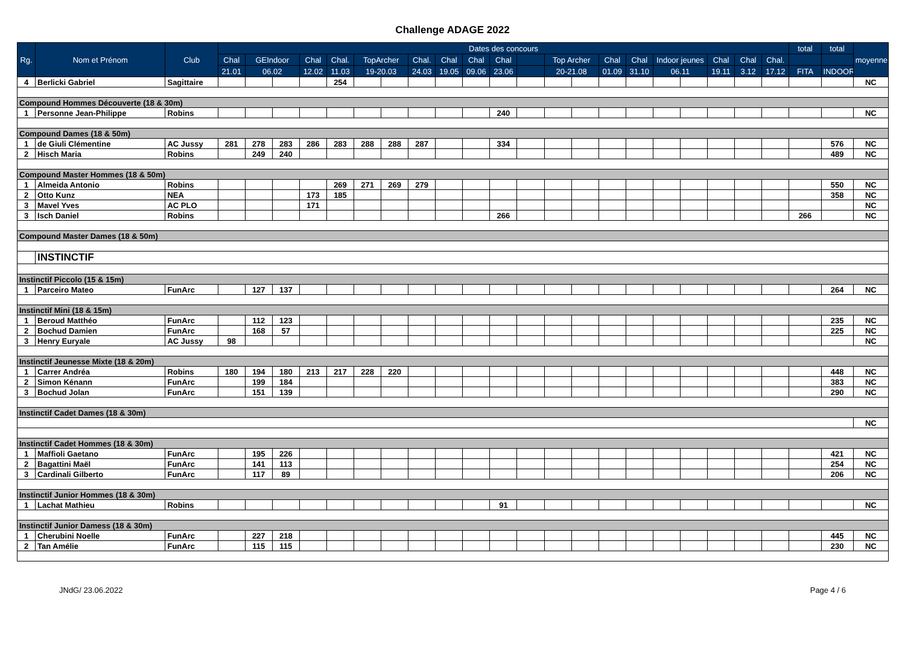Challenge ADAGE 2022
| Rg. | Nom et Prénom | Club | Dates des concours | | | | | | | | | | | | | | | | | | | | | total | total | moyenne |
| --- | --- | --- | --- | --- | --- | --- | --- | --- | --- | --- | --- | --- | --- | --- | --- | --- | --- | --- | --- | --- | --- | --- | --- | --- | --- | --- |
| | | | Chal | GEIndoor | | Chal | Chal. | TopArcher | | Chal. | Chal | Chal | Chal | | Top Archer | | Chal | Chal | Indoor jeunes | | Chal | Chal | Chal. | | | |
| | | | 21.01 | 06.02 | | 12.02 | 11.03 | 19-20.03 | | 24.03 | 19.05 | 09.06 | 23.06 | | 20-21.08 | | 01.09 | 31.10 | 06.11 | | 19.11 | 3.12 | 17.12 | FITA | INDOOR | |
| 4 | Berlicki Gabriel | Sagittaire | | | | | 254 | | | | | | | | | | | | | | | | | | | NC |
| Compound Hommes Découverte (18 & 30m) | | | | | | | | | | | | | | | | | | | | | | | | | | |
| 1 | Personne Jean-Philippe | Robins | | | | | | | | | | | 240 | | | | | | | | | | | | | NC |
| Compound Dames (18 & 50m) | | | | | | | | | | | | | | | | | | | | | | | | | | |
| 1 | de Giuli Clémentine | AC Jussy | 281 | 278 | 283 | 286 | 283 | 288 | 288 | 287 | | | 334 | | | | | | | | | | | | 576 | NC |
| 2 | Hisch Maria | Robins | | 249 | 240 | | | | | | | | | | | | | | | | | | | | 489 | NC |
| Compound Master Hommes (18 & 50m) | | | | | | | | | | | | | | | | | | | | | | | | | | |
| 1 | Almeida Antonio | Robins | | | | | 269 | 271 | 269 | 279 | | | | | | | | | | | | | | | 550 | NC |
| 2 | Otto Kunz | NEA | | | | 173 | 185 | | | | | | | | | | | | | | | | | | 358 | NC |
| 3 | Mavel Yves | AC PLO | | | | 171 | | | | | | | | | | | | | | | | | | | | NC |
| 3 | Isch Daniel | Robins | | | | | | | | | | | 266 | | | | | | | | | | | 266 | | NC |
| Compound Master Dames (18 & 50m) | | | | | | | | | | | | | | | | | | | | | | | | | | |
| | INSTINCTIF | | | | | | | | | | | | | | | | | | | | | | | | | |
| Instinctif Piccolo (15 & 15m) | | | | | | | | | | | | | | | | | | | | | | | | | | |
| 1 | Parceiro Mateo | FunArc | | 127 | 137 | | | | | | | | | | | | | | | | | | | | 264 | NC |
| Instinctif Mini (18 & 15m) | | | | | | | | | | | | | | | | | | | | | | | | | | |
| 1 | Beroud Matthéo | FunArc | | 112 | 123 | | | | | | | | | | | | | | | | | | | | 235 | NC |
| 2 | Bochud Damien | FunArc | | 168 | 57 | | | | | | | | | | | | | | | | | | | | 225 | NC |
| 3 | Henry Euryale | AC Jussy | 98 | | | | | | | | | | | | | | | | | | | | | | | NC |
| Instinctif Jeunesse Mixte (18 & 20m) | | | | | | | | | | | | | | | | | | | | | | | | | | |
| 1 | Carrer Andréa | Robins | 180 | 194 | 180 | 213 | 217 | 228 | 220 | | | | | | | | | | | | | | | | 448 | NC |
| 2 | Simon Kénann | FunArc | | 199 | 184 | | | | | | | | | | | | | | | | | | | | 383 | NC |
| 3 | Bochud Jolan | FunArc | | 151 | 139 | | | | | | | | | | | | | | | | | | | | 290 | NC |
| Instinctif Cadet Dames (18 & 30m) | | | | | | | | | | | | | | | | | | | | | | | | | | |
| | | | | | | | | | | | | | | | | | | | | | | | | | | NC |
| Instinctif Cadet Hommes (18 & 30m) | | | | | | | | | | | | | | | | | | | | | | | | | | |
| 1 | Maffioli Gaetano | FunArc | | 195 | 226 | | | | | | | | | | | | | | | | | | | | 421 | NC |
| 2 | Bagattini Maël | FunArc | | 141 | 113 | | | | | | | | | | | | | | | | | | | | 254 | NC |
| 3 | Cardinali Gilberto | FunArc | | 117 | 89 | | | | | | | | | | | | | | | | | | | | 206 | NC |
| Instinctif Junior Hommes (18 & 30m) | | | | | | | | | | | | | | | | | | | | | | | | | | |
| 1 | Lachat Mathieu | Robins | | | | | | | | | | | 91 | | | | | | | | | | | | | NC |
| Instinctif Junior Damess (18 & 30m) | | | | | | | | | | | | | | | | | | | | | | | | | | |
| 1 | Cherubini Noelle | FunArc | | 227 | 218 | | | | | | | | | | | | | | | | | | | | 445 | NC |
| 2 | Tan Amélie | FunArc | | 115 | 115 | | | | | | | | | | | | | | | | | | | | 230 | NC |
JNdG/ 23.06.2022 Page 4 / 6